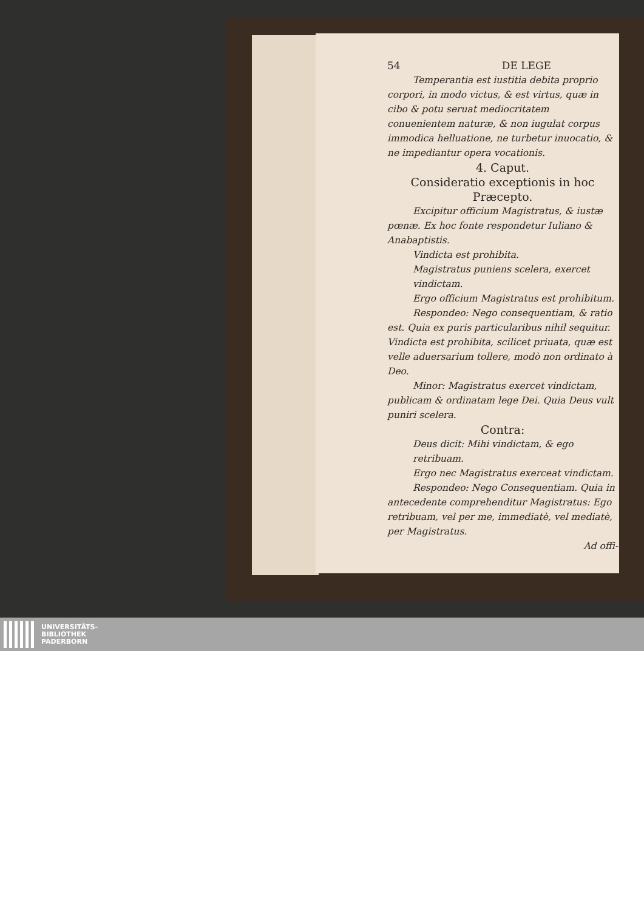54 DE LEGE
Temperantia est iustitia debita proprio corpori, in modo victus, & est virtus, quæ in cibo & potu seruat mediocritatem conuenientem naturæ, & non iugulat corpus immodica helluatione, ne turbetur inuocatio, & ne impediantur opera vocationis.
4. Caput.
Consideratio exceptionis in hoc Præcepto.
Excipitur officium Magistratus, & iustæ pœnæ. Ex hoc fonte respondetur Iuliano & Anabaptistis.
Vindicta est prohibita.
Magistratus puniens scelera, exercet vindictam.
Ergo officium Magistratus est prohibitum.
Respondeo: Nego consequentiam, & ratio est. Quia ex puris particularibus nihil sequitur. Vindicta est prohibita, scilicet priuata, quæ est velle aduersarium tollere, modò non ordinato à Deo.
Minor: Magistratus exercet vindictam, publicam & ordinatam lege Dei. Quia Deus vult puniri scelera.
Contra:
Deus dicit: Mihi vindictam, & ego retribuam.
Ergo nec Magistratus exerceat vindictam.
Respondeo: Nego Consequentiam. Quia in antecedente comprehenditur Magistratus: Ego retribuam, vel per me, immediatè, vel mediatè, per Magistratus.
Ad offi-
UNIVERSITÄTS-
BIBLIOTHEK
PADERBORN